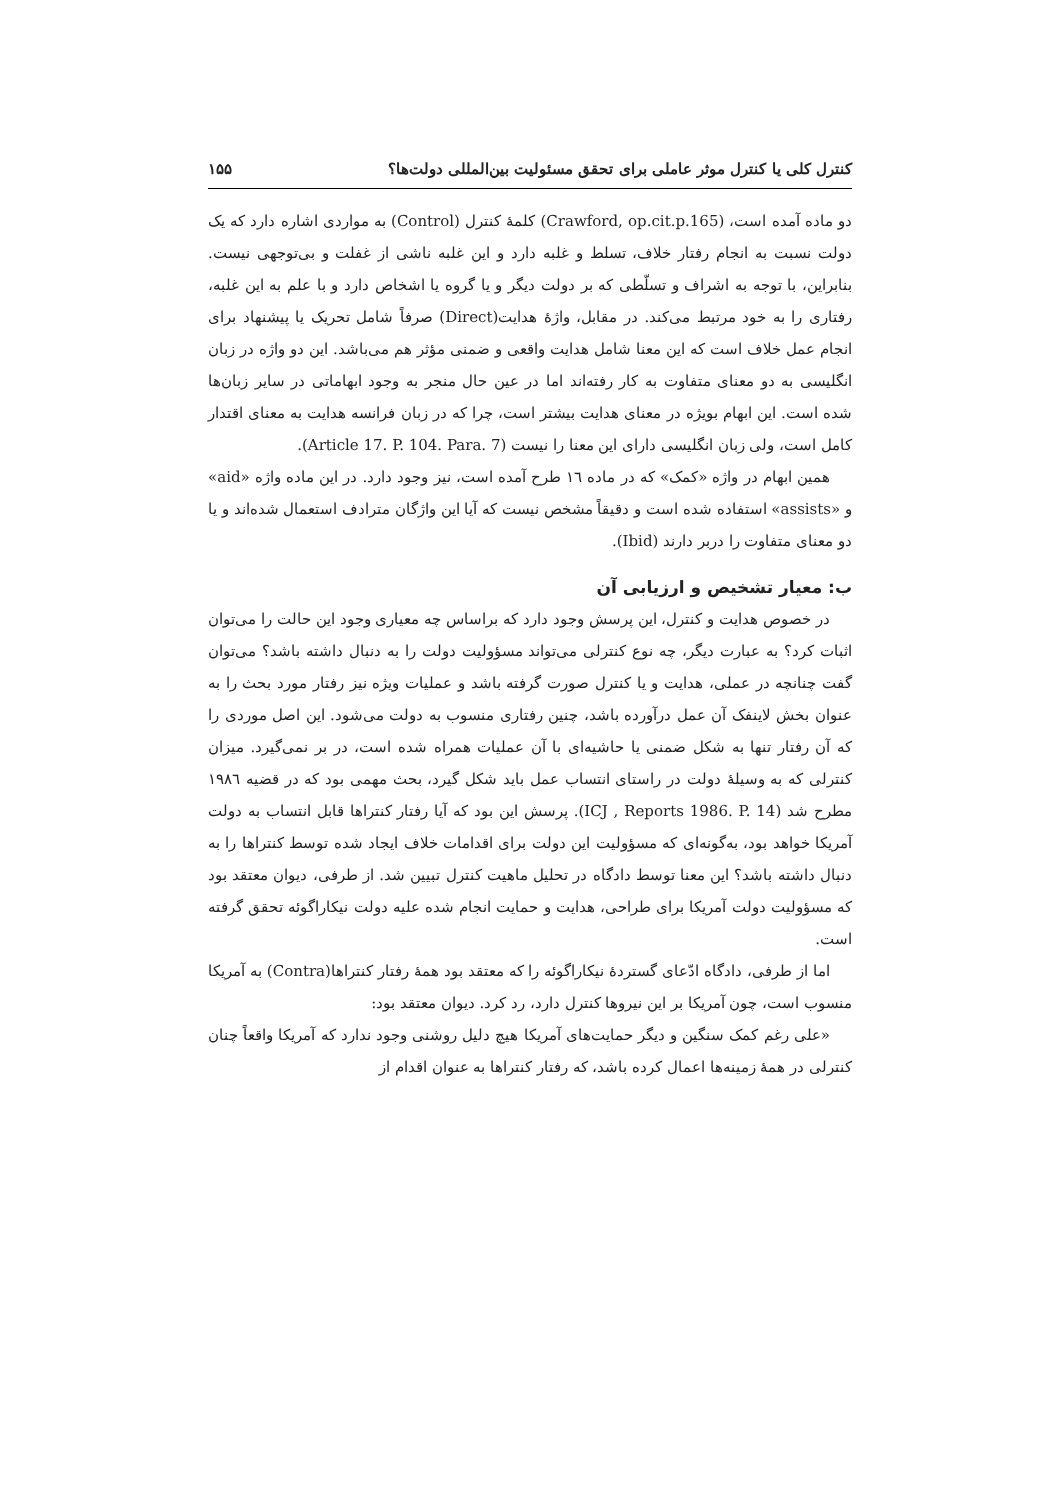کنترل کلی یا کنترل موثر عاملی برای تحقق مسئولیت بین‌المللی دولت‌ها؟ ۱۵۵
دو ماده آمده است، (Crawford, op.cit.p.165) کلمهٔ کنترل (Control) به مواردی اشاره دارد که یک دولت نسبت به انجام رفتار خلاف، تسلط و غلبه دارد و این غلبه ناشی از غفلت و بی‌توجهی نیست. بنابراین، با توجه به اشراف و تسلّطی که بر دولت دیگر و یا گروه یا اشخاص دارد و با علم به این غلبه، رفتاری را به خود مرتبط می‌کند. در مقابل، واژهٔ هدایت(Direct) صرفاً شامل تحریک یا پیشنهاد برای انجام عمل خلاف است که این معنا شامل هدایت واقعی و ضمنی مؤثر هم می‌باشد. این دو واژه در زبان انگلیسی به دو معنای متفاوت به کار رفته‌اند اما در عین حال منجر به وجود ابهاماتی در سایر زبان‌ها شده است. این ابهام بویژه در معنای هدایت بیشتر است، چرا که در زبان فرانسه هدایت به معنای اقتدار کامل است، ولی زبان انگلیسی دارای این معنا را نیست (Article 17. P. 104. Para. 7).
همین ابهام در واژه «کمک» که در ماده ١٦ طرح آمده است، نیز وجود دارد. در این ماده واژه «aid» و «assists» استفاده شده است و دقیقاً مشخص نیست که آیا این واژگان مترادف استعمال شده‌اند و یا دو معنای متفاوت را دربر دارند (Ibid).
ب: معیار تشخیص و ارزیابی آن
در خصوص هدایت و کنترل، این پرسش وجود دارد که براساس چه معیاری وجود این حالت را می‌توان اثبات کرد؟ به عبارت دیگر، چه نوع کنترلی می‌تواند مسؤولیت دولت را به دنبال داشته باشد؟ می‌توان گفت چنانچه در عملی، هدایت و یا کنترل صورت گرفته باشد و عملیات ویژه نیز رفتار مورد بحث را به عنوان بخش لاینفک آن عمل درآورده باشد، چنین رفتاری منسوب به دولت می‌شود. این اصل موردی را که آن رفتار تنها به شکل ضمنی یا حاشیه‌ای با آن عملیات همراه شده است، در بر نمی‌گیرد. میزان کنترلی که به وسیلهٔ دولت در راستای انتساب عمل باید شکل گیرد، بحث مهمی بود که در قضیه ١٩٨٦ مطرح شد (ICJ , Reports 1986. P. 14). پرسش این بود که آیا رفتار کنتراها قابل انتساب به دولت آمریکا خواهد بود، به‌گونه‌ای که مسؤولیت این دولت برای اقدامات خلاف ایجاد شده توسط کنتراها را به دنبال داشته باشد؟ این معنا توسط دادگاه در تحلیل ماهیت کنترل تبیین شد. از طرفی، دیوان معتقد بود که مسؤولیت دولت آمریکا برای طراحی، هدایت و حمایت انجام شده علیه دولت نیکاراگوئه تحقق گرفته است.
اما از طرفی، دادگاه ادّعای گستردهٔ نیکاراگوئه را که معتقد بود همهٔ رفتار کنتراها(Contra) به آمریکا منسوب است، چون آمریکا بر این نیروها کنترل دارد، رد کرد. دیوان معتقد بود:
«علی رغم کمک سنگین و دیگر حمایت‌های آمریکا هیچ دلیل روشنی وجود ندارد که آمریکا واقعاً چنان کنترلی در همهٔ زمینه‌ها اعمال کرده باشد، که رفتار کنتراها به عنوان اقدام از